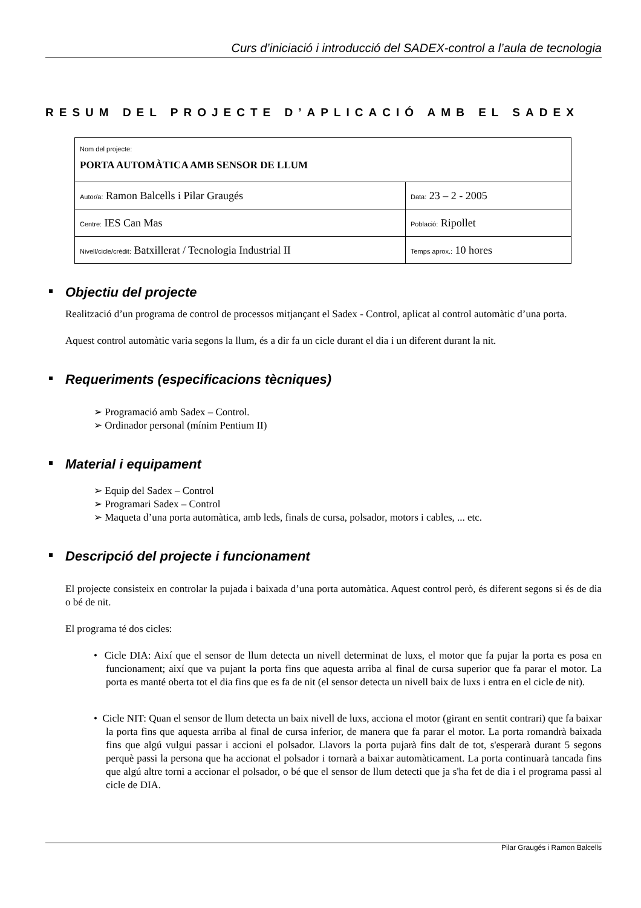Curs d’iniciació i introducció del SADEX-control a l’aula de tecnologia
RESUM DEL PROJECTE D’APLICACIÓ AMB EL SADEX
| Nom del projecte: PORTA AUTOMÀTICA AMB SENSOR DE LLUM | |
| Autor/a: Ramon Balcells i Pilar Graugés | Data: 23 – 2 - 2005 |
| Centre: IES Can Mas | Població: Ripollet |
| Nivell/cicle/crèdit: Batxillerat / Tecnologia Industrial II | Temps aprox.: 10 hores |
Objectiu del projecte
Realització d’un programa de control de processos mitjançant el Sadex - Control, aplicat al control automàtic d’una porta.
Aquest control automàtic varia segons la llum, és a dir fa un cicle durant el dia i un diferent durant la nit.
Requeriments (especificacions tècniques)
➢ Programació amb Sadex – Control.
➢ Ordinador personal (mínim Pentium II)
Material i equipament
➢ Equip del Sadex – Control
➢ Programari Sadex – Control
➢ Maqueta d’una porta automàtica, amb leds, finals de cursa, polsador, motors i cables, ... etc.
Descripció del projecte i funcionament
El projecte consisteix en controlar la pujada i baixada d’una porta automàtica. Aquest control però, és diferent segons si és de dia o bé de nit.
El programa té dos cicles:
• Cicle DIA: Així que el sensor de llum detecta un nivell determinat de luxs, el motor que fa pujar la porta es posa en funcionament; així que va pujant la porta fins que aquesta arriba al final de cursa superior que fa parar el motor. La porta es manté oberta tot el dia fins que es fa de nit (el sensor detecta un nivell baix de luxs i entra en el cicle de nit).
• Cicle NIT: Quan el sensor de llum detecta un baix nivell de luxs, acciona el motor (girant en sentit contrari) que fa baixar la porta fins que aquesta arriba al final de cursa inferior, de manera que fa parar el motor. La porta romandrà baixada fins que algú vulgui passar i accioni el polsador. Llavors la porta pujarà fins dalt de tot, s'esperarà durant 5 segons perquè passi la persona que ha accionat el polsador i tornarà a baixar automàticament. La porta continuarà tancada fins que algú altre torni a accionar el polsador, o bé que el sensor de llum detecti que ja s'ha fet de dia i el programa passi al cicle de DIA.
Pilar Graugés i Ramon Balcells